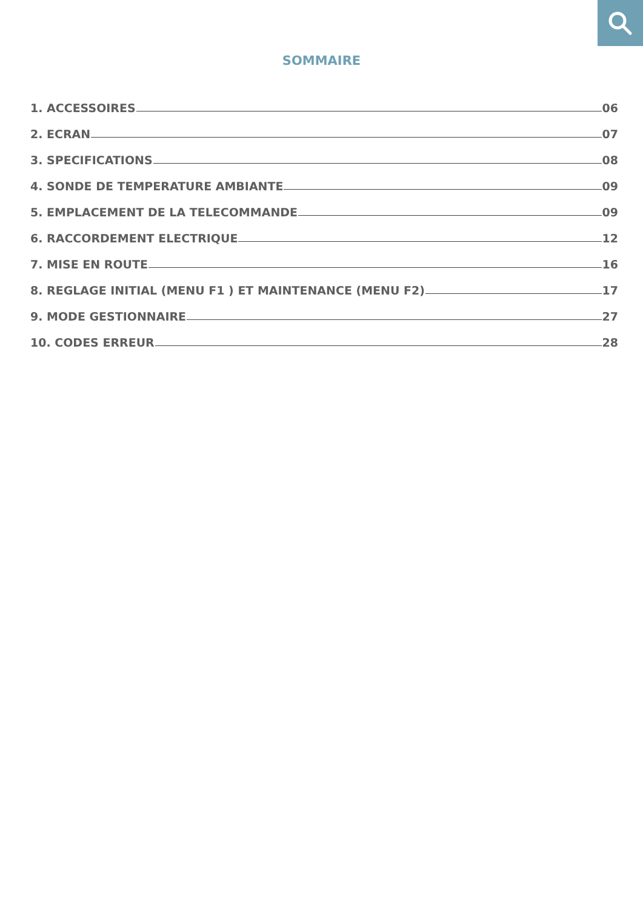SOMMAIRE
1. ACCESSOIRES 06
2. ECRAN 07
3. SPECIFICATIONS 08
4. SONDE DE TEMPERATURE AMBIANTE 09
5. EMPLACEMENT DE LA TELECOMMANDE 09
6. RACCORDEMENT ELECTRIQUE 12
7. MISE EN ROUTE 16
8. REGLAGE INITIAL (MENU F1 ) ET MAINTENANCE (MENU F2) 17
9. MODE GESTIONNAIRE 27
10. CODES ERREUR 28